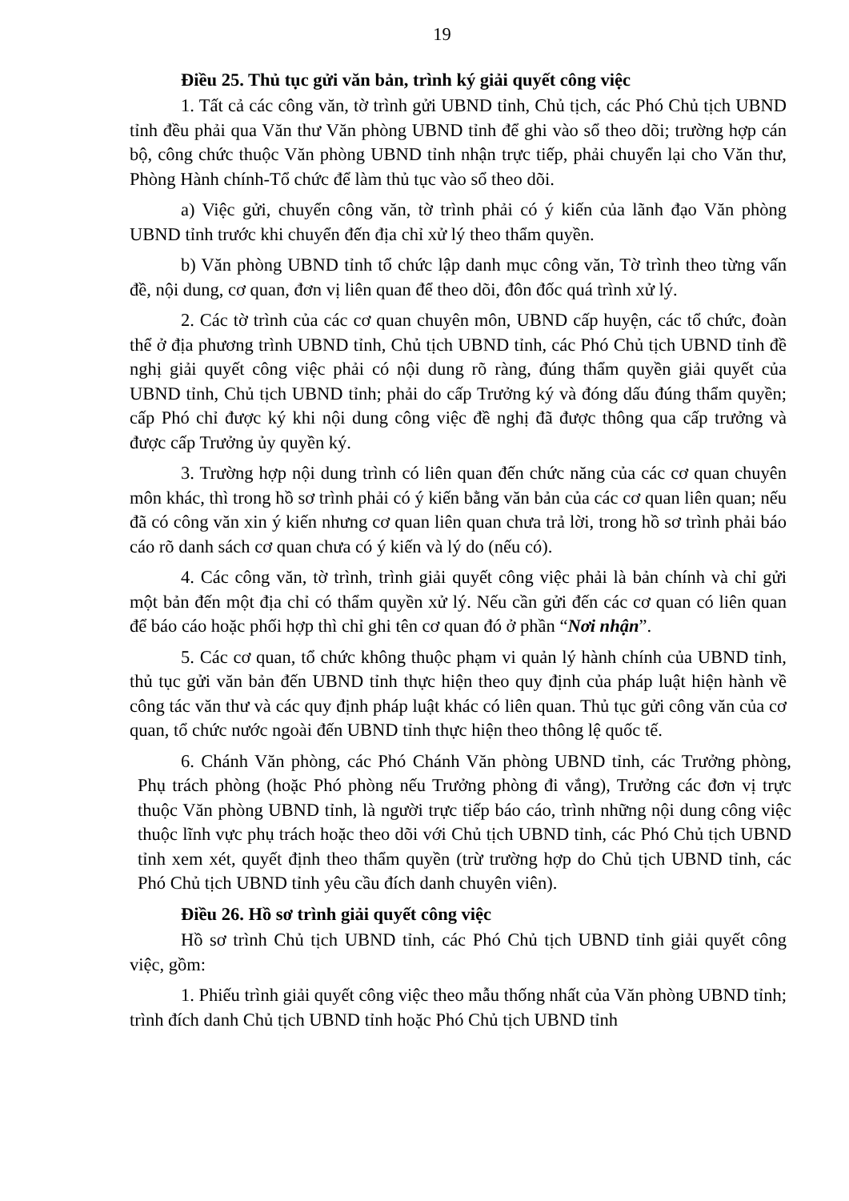19
Điều 25. Thủ tục gửi văn bản, trình ký giải quyết công việc
1. Tất cả các công văn, tờ trình gửi UBND tỉnh, Chủ tịch, các Phó Chủ tịch UBND tỉnh đều phải qua Văn thư Văn phòng UBND tỉnh để ghi vào sổ theo dõi; trường hợp cán bộ, công chức thuộc Văn phòng UBND tỉnh nhận trực tiếp, phải chuyển lại cho Văn thư, Phòng Hành chính-Tổ chức để làm thủ tục vào sổ theo dõi.
a) Việc gửi, chuyển công văn, tờ trình phải có ý kiến của lãnh đạo Văn phòng UBND tỉnh trước khi chuyển đến địa chỉ xử lý theo thẩm quyền.
b) Văn phòng UBND tỉnh tổ chức lập danh mục công văn, Tờ trình theo từng vấn đề, nội dung, cơ quan, đơn vị liên quan để theo dõi, đôn đốc quá trình xử lý.
2. Các tờ trình của các cơ quan chuyên môn, UBND cấp huyện, các tổ chức, đoàn thể ở địa phương trình UBND tỉnh, Chủ tịch UBND tỉnh, các Phó Chủ tịch UBND tỉnh đề nghị giải quyết công việc phải có nội dung rõ ràng, đúng thẩm quyền giải quyết của UBND tỉnh, Chủ tịch UBND tỉnh; phải do cấp Trưởng ký và đóng dấu đúng thẩm quyền; cấp Phó chỉ được ký khi nội dung công việc đề nghị đã được thông qua cấp trưởng và được cấp Trưởng ủy quyền ký.
3. Trường hợp nội dung trình có liên quan đến chức năng của các cơ quan chuyên môn khác, thì trong hồ sơ trình phải có ý kiến bằng văn bản của các cơ quan liên quan; nếu đã có công văn xin ý kiến nhưng cơ quan liên quan chưa trả lời, trong hồ sơ trình phải báo cáo rõ danh sách cơ quan chưa có ý kiến và lý do (nếu có).
4. Các công văn, tờ trình, trình giải quyết công việc phải là bản chính và chỉ gửi một bản đến một địa chỉ có thẩm quyền xử lý. Nếu cần gửi đến các cơ quan có liên quan để báo cáo hoặc phối hợp thì chỉ ghi tên cơ quan đó ở phần “Nơi nhận”.
5. Các cơ quan, tổ chức không thuộc phạm vi quản lý hành chính của UBND tỉnh, thủ tục gửi văn bản đến UBND tỉnh thực hiện theo quy định của pháp luật hiện hành về công tác văn thư và các quy định pháp luật khác có liên quan. Thủ tục gửi công văn của cơ quan, tổ chức nước ngoài đến UBND tỉnh thực hiện theo thông lệ quốc tế.
6. Chánh Văn phòng, các Phó Chánh Văn phòng UBND tỉnh, các Trưởng phòng, Phụ trách phòng (hoặc Phó phòng nếu Trưởng phòng đi vắng), Trưởng các đơn vị trực thuộc Văn phòng UBND tỉnh, là người trực tiếp báo cáo, trình những nội dung công việc thuộc lĩnh vực phụ trách hoặc theo dõi với Chủ tịch UBND tỉnh, các Phó Chủ tịch UBND tỉnh xem xét, quyết định theo thẩm quyền (trừ trường hợp do Chủ tịch UBND tỉnh, các Phó Chủ tịch UBND tỉnh yêu cầu đích danh chuyên viên).
Điều 26. Hồ sơ trình giải quyết công việc
Hồ sơ trình Chủ tịch UBND tỉnh, các Phó Chủ tịch UBND tỉnh giải quyết công việc, gồm:
1. Phiếu trình giải quyết công việc theo mẫu thống nhất của Văn phòng UBND tỉnh; trình đích danh Chủ tịch UBND tỉnh hoặc Phó Chủ tịch UBND tỉnh